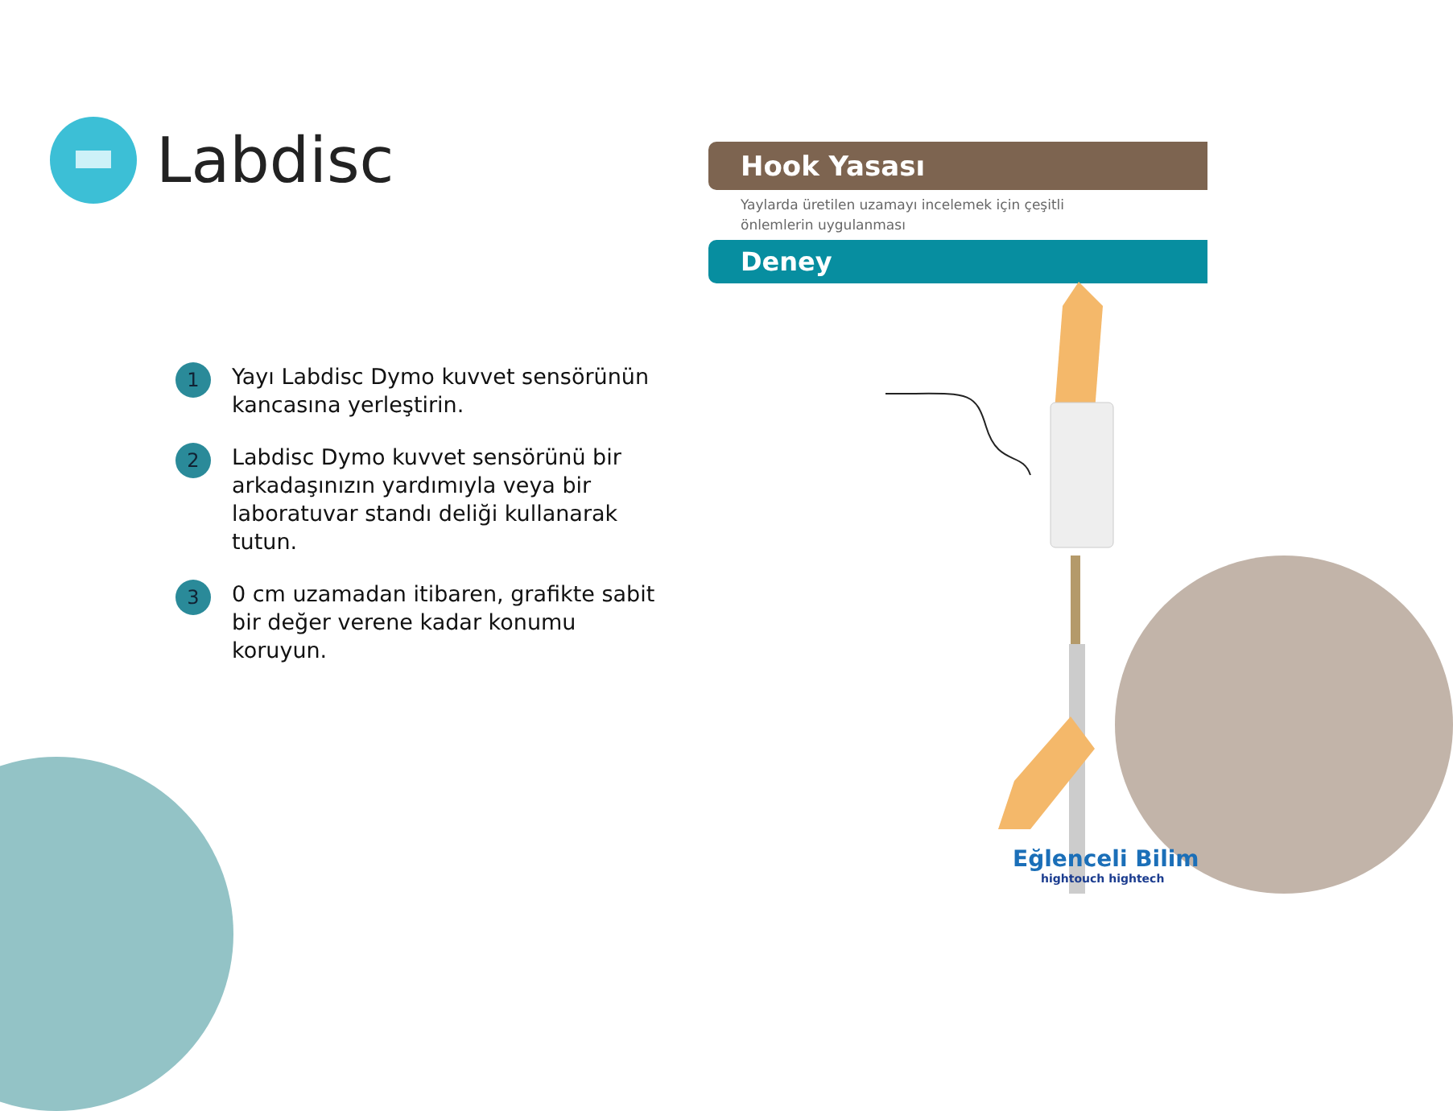Labdisc
Hook Yasası
Yaylarda üretilen uzamayı incelemek için çeşitli
önlemlerin uygulanması
Deney
1
Yayı Labdisc Dymo kuvvet sensörünün kancasına yerleştirin.
2
Labdisc Dymo kuvvet sensörünü bir arkadaşınızın yardımıyla veya bir laboratuvar standı deliği kullanarak tutun.
3
0 cm uzamadan itibaren, grafikte sabit bir değer verene kadar konumu koruyun.
Eğlenceli Bilim
hightouch hightech